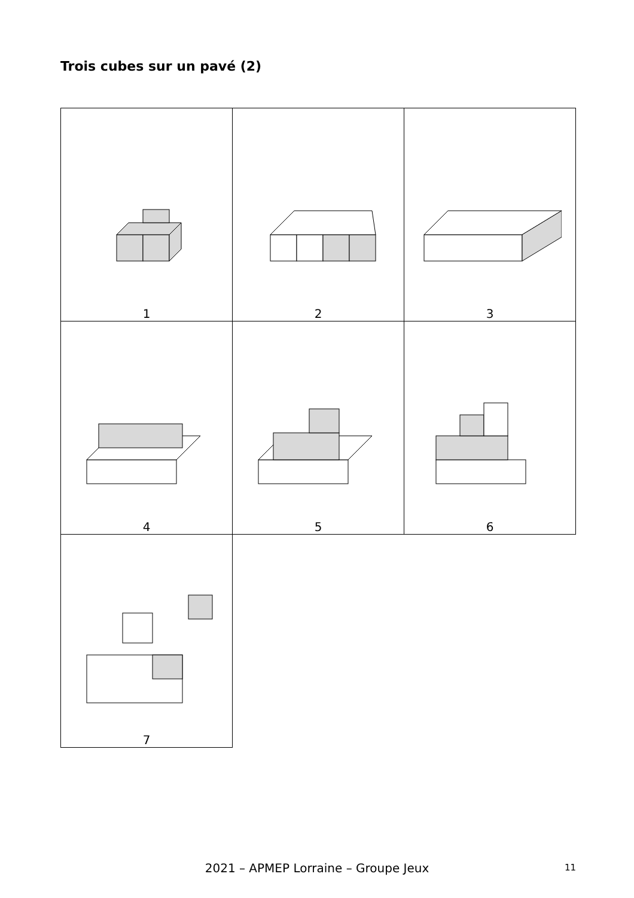Trois cubes sur un pavé (2)
| 1 | 2 | 3 |
| 4 | 5 | 6 |
| 7 | | |
2021 – APMEP Lorraine – Groupe Jeux 11